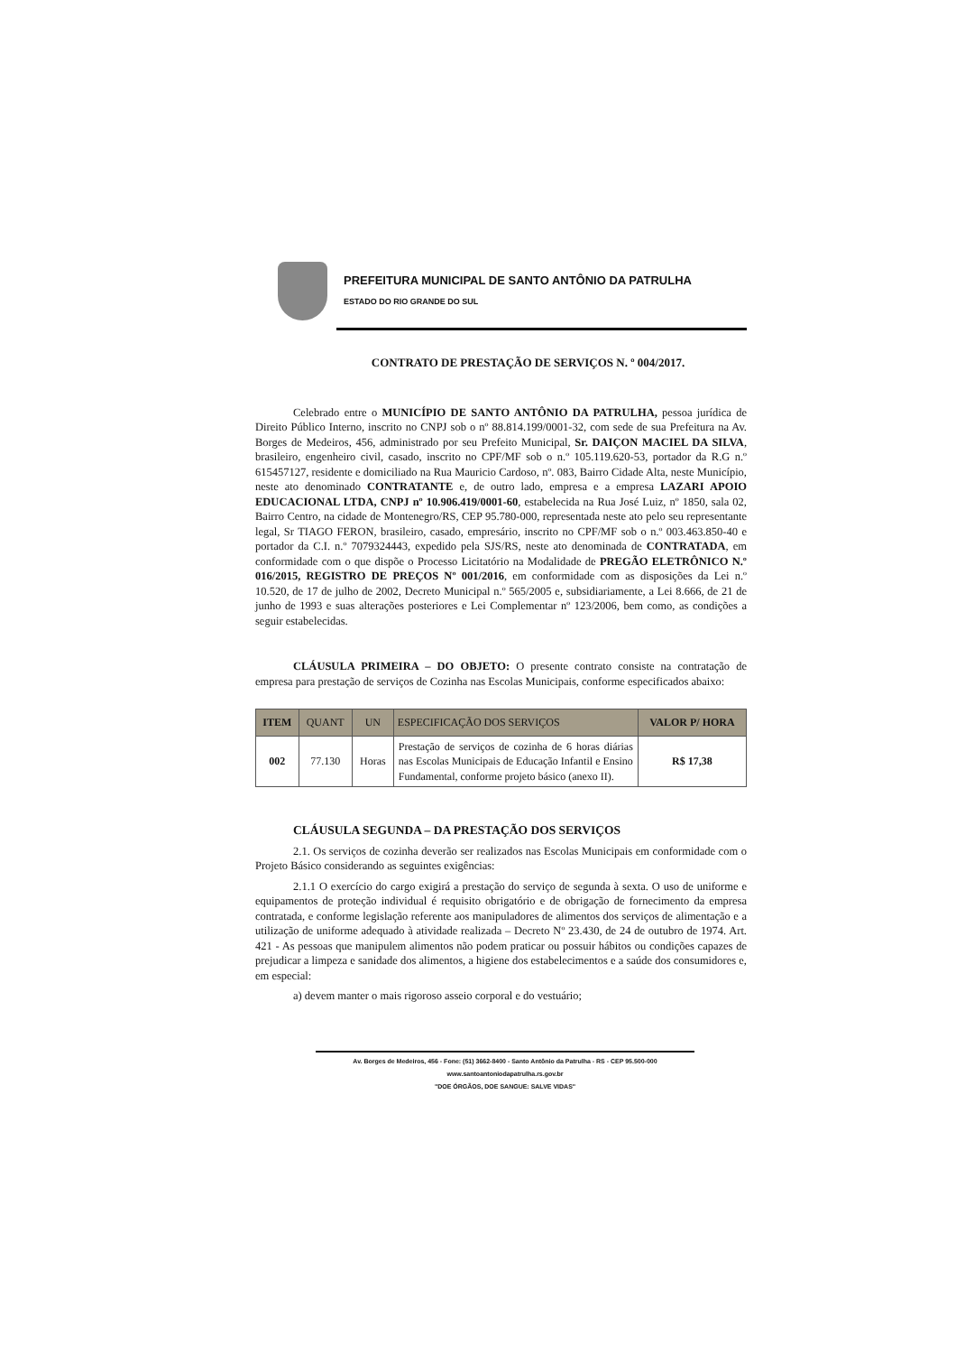PREFEITURA MUNICIPAL DE SANTO ANTÔNIO DA PATRULHA
ESTADO DO RIO GRANDE DO SUL
CONTRATO DE PRESTAÇÃO DE SERVIÇOS N. º 004/2017.
Celebrado entre o MUNICÍPIO DE SANTO ANTÔNIO DA PATRULHA, pessoa jurídica de Direito Público Interno, inscrito no CNPJ sob o nº 88.814.199/0001-32, com sede de sua Prefeitura na Av. Borges de Medeiros, 456, administrado por seu Prefeito Municipal, Sr. DAIÇON MACIEL DA SILVA, brasileiro, engenheiro civil, casado, inscrito no CPF/MF sob o n.º 105.119.620-53, portador da R.G n.º 615457127, residente e domiciliado na Rua Mauricio Cardoso, nº. 083, Bairro Cidade Alta, neste Município, neste ato denominado CONTRATANTE e, de outro lado, empresa e a empresa LAZARI APOIO EDUCACIONAL LTDA, CNPJ nº 10.906.419/0001-60, estabelecida na Rua José Luiz, nº 1850, sala 02, Bairro Centro, na cidade de Montenegro/RS, CEP 95.780-000, representada neste ato pelo seu representante legal, Sr TIAGO FERON, brasileiro, casado, empresário, inscrito no CPF/MF sob o n.º 003.463.850-40 e portador da C.I. n.º 7079324443, expedido pela SJS/RS, neste ato denominada de CONTRATADA, em conformidade com o que dispõe o Processo Licitatório na Modalidade de PREGÃO ELETRÔNICO N.º 016/2015, REGISTRO DE PREÇOS Nº 001/2016, em conformidade com as disposições da Lei n.º 10.520, de 17 de julho de 2002, Decreto Municipal n.º 565/2005 e, subsidiariamente, a Lei 8.666, de 21 de junho de 1993 e suas alterações posteriores e Lei Complementar nº 123/2006, bem como, as condições a seguir estabelecidas.
CLÁUSULA PRIMEIRA – DO OBJETO: O presente contrato consiste na contratação de empresa para prestação de serviços de Cozinha nas Escolas Municipais, conforme especificados abaixo:
| ITEM | QUANT | UN | ESPECIFICAÇÃO DOS SERVIÇOS | VALOR P/ HORA |
| --- | --- | --- | --- | --- |
| 002 | 77.130 | Horas | Prestação de serviços de cozinha de 6 horas diárias nas Escolas Municipais de Educação Infantil e Ensino Fundamental, conforme projeto básico (anexo II). | R$ 17,38 |
CLÁUSULA SEGUNDA – DA PRESTAÇÃO DOS SERVIÇOS
2.1. Os serviços de cozinha deverão ser realizados nas Escolas Municipais em conformidade com o Projeto Básico considerando as seguintes exigências:
2.1.1 O exercício do cargo exigirá a prestação do serviço de segunda à sexta. O uso de uniforme e equipamentos de proteção individual é requisito obrigatório e de obrigação de fornecimento da empresa contratada, e conforme legislação referente aos manipuladores de alimentos dos serviços de alimentação e a utilização de uniforme adequado à atividade realizada – Decreto Nº 23.430, de 24 de outubro de 1974. Art. 421 - As pessoas que manipulem alimentos não podem praticar ou possuir hábitos ou condições capazes de prejudicar a limpeza e sanidade dos alimentos, a higiene dos estabelecimentos e a saúde dos consumidores e, em especial:
a) devem manter o mais rigoroso asseio corporal e do vestuário;
Av. Borges de Medeiros, 456 - Fone: (51) 3662-8400 - Santo Antônio da Patrulha - RS - CEP 95.500-000
www.santoantoniodapatrulha.rs.gov.br
"DOE ÓRGÃOS, DOE SANGUE: SALVE VIDAS"